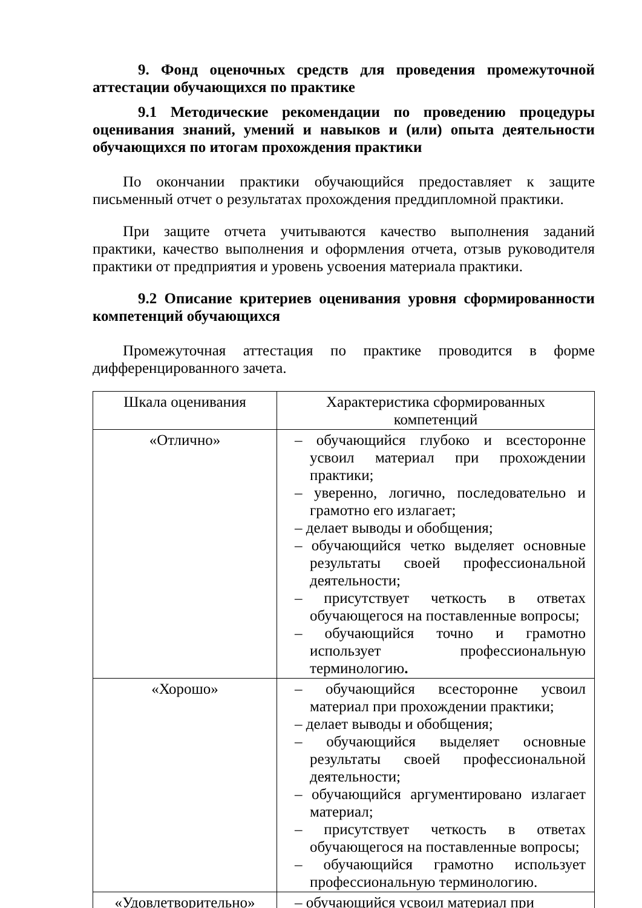9. Фонд оценочных средств для проведения промежуточной аттестации обучающихся по практике
9.1 Методические рекомендации по проведению процедуры оценивания знаний, умений и навыков и (или) опыта деятельности обучающихся по итогам прохождения практики
По окончании практики обучающийся предоставляет к защите письменный отчет о результатах прохождения преддипломной практики.
При защите отчета учитываются качество выполнения заданий практики, качество выполнения и оформления отчета, отзыв руководителя практики от предприятия и уровень усвоения материала практики.
9.2 Описание критериев оценивания уровня сформированности компетенций обучающихся
Промежуточная аттестация по практике проводится в форме дифференцированного зачета.
| Шкала оценивания | Характеристика сформированных компетенций |
| --- | --- |
| «Отлично» | – обучающийся глубоко и всесторонне усвоил материал при прохождении практики; – уверенно, логично, последовательно и грамотно его излагает; – делает выводы и обобщения; – обучающийся четко выделяет основные результаты своей профессиональной деятельности; – присутствует четкость в ответах обучающегося на поставленные вопросы; – обучающийся точно и грамотно использует профессиональную терминологию . |
| «Хорошо» | – обучающийся всесторонне усвоил материал при прохождении практики; – делает выводы и обобщения; – обучающийся выделяет основные результаты своей профессиональной деятельности; – обучающийся аргументировано излагает материал; – присутствует четкость в ответах обучающегося на поставленные вопросы; – обучающийся грамотно использует профессиональную терминологию. |
| «Удовлетворительно» | – обучающийся усвоил материал при |